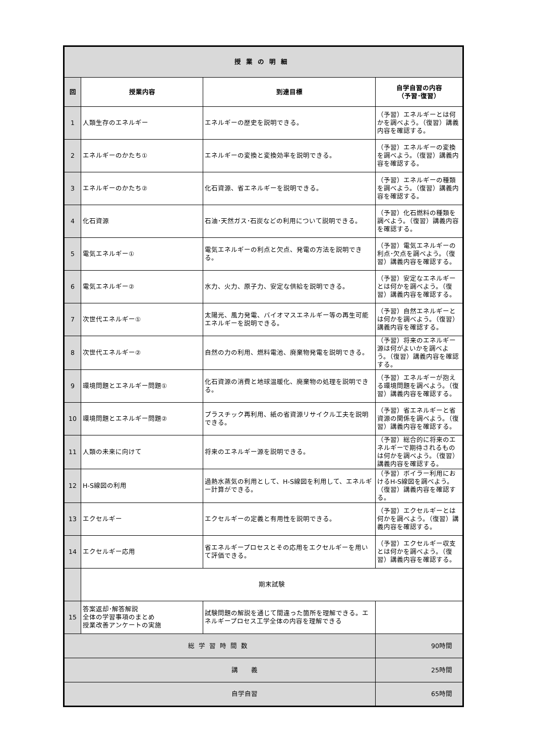| 授業の明細 | | | |
| --- | --- | --- | --- |
| 回 | 授業内容 | 到達目標 | 自学自習の内容 （予習･復習） |
| 1 | 人類生存のエネルギー | エネルギーの歴史を説明できる。 | （予習）エネルギーとは何かを調べよう。（復習）講義内容を確認する。 |
| 2 | エネルギーのかたち① | エネルギーの変換と変換効率を説明できる。 | （予習）エネルギーの変換を調べよう。（復習）講義内容を確認する。 |
| 3 | エネルギーのかたち② | 化石資源、省エネルギーを説明できる。 | （予習）エネルギーの種類を調べよう。（復習）講義内容を確認する。 |
| 4 | 化石資源 | 石油･天然ガス･石炭などの利用について説明できる。 | （予習）化石燃料の種類を調べよう。（復習）講義内容を確認する。 |
| 5 | 電気エネルギー① | 電気エネルギーの利点と欠点、発電の方法を説明できる。 | （予習）電気エネルギーの利点･欠点を調べよう。（復習）講義内容を確認する。 |
| 6 | 電気エネルギー② | 水力、火力、原子力、安定な供給を説明できる。 | （予習）安定なエネルギーとは何かを調べよう。（復習）講義内容を確認する。 |
| 7 | 次世代エネルギー① | 太陽光、風力発電、バイオマスエネルギー等の再生可能エネルギーを説明できる。 | （予習）自然エネルギーとは何かを調べよう。（復習）講義内容を確認する。 |
| 8 | 次世代エネルギー② | 自然の力の利用、燃料電池、廃棄物発電を説明できる。 | （予習）将来のエネルギー源は何がよいかを調べよう。（復習）講義内容を確認する。 |
| 9 | 環境問題とエネルギー問題① | 化石資源の消費と地球温暖化、廃棄物の処理を説明できる。 | （予習）エネルギーが抱える環境問題を調べよう。（復習）講義内容を確認する。 |
| 10 | 環境問題とエネルギー問題② | プラスチック再利用、紙の省資源リサイクル工夫を説明できる。 | （予習）省エネルギーと省資源の関係を調べよう。（復習）講義内容を確認する。 |
| 11 | 人類の未来に向けて | 将来のエネルギー源を説明できる。 | （予習）総合的に将来のエネルギーで期待されるものは何かを調べよう。（復習）講義内容を確認する。 |
| 12 | H-S線図の利用 | 過熱水蒸気の利用として、H-S線図を利用して、エネルギー計算ができる。 | （予習）ボイラー利用におけるH-S線図を調べよう。（復習）講義内容を確認する。 |
| 13 | エクセルギー | エクセルギーの定義と有用性を説明できる。 | （予習）エクセルギーとは何かを調べよう。（復習）講義内容を確認する。 |
| 14 | エクセルギー応用 | 省エネルギープロセスとその応用をエクセルギーを用いて評価できる。 | （予習）エクセルギー収支とは何かを調べよう。（復習）講義内容を確認する。 |
| | 期末試験 | | |
| 15 | 答案返却･解答解説 全体の学習事項のまとめ 授業改善アンケートの実施 | 試験問題の解説を通じて間違った箇所を理解できる。エネルギープロセス工学全体の内容を理解できる | |
| 総学習時間数 | | | 90時間 |
| 講 義 | | | 25時間 |
| 自学自習 | | | 65時間 |